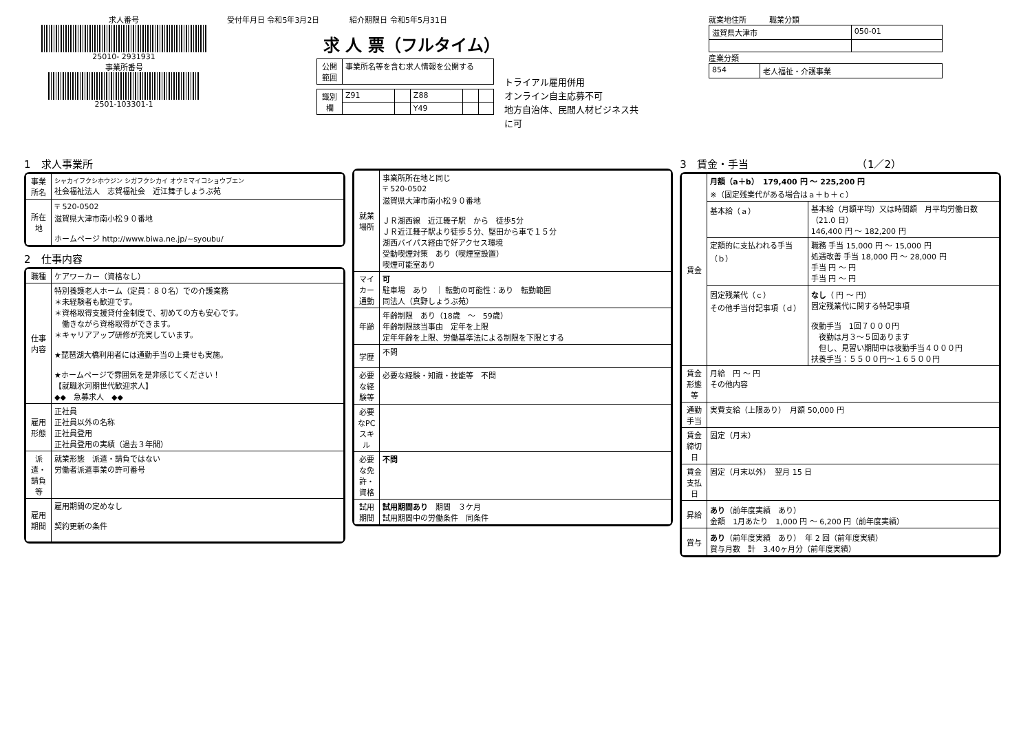求人番号
25010- 2931931
事業所番号
2501-103301-1
受付年月日 令和5年3月2日　　　　紹介期限日 令和5年5月31日
求 人 票（フルタイム）
| 公開範囲 | 事業所名等を含む求人情報を公開する |
| 識別欄 | Z91 | | Z88 | | |
| | | | Y49 | | |
トライアル雇用併用
オンライン自主応募不可
地方自治体、民間人材ビジネス共に可
就業地住所　　　職業分類
| 滋賀県大津市 | 050-01 |
産業分類
| 854 | 老人福祉・介護事業 |
1　求人事業所
| 事業所名 | シャカイフクシホウジン シガフクシカイ オウミマイコショウブエン 社会福祉法人 志賀福祉会 近江舞子しょうぶ苑 |
| 所在地 | 〒 520-0502 滋賀県大津市南小松９０番地 ホームページ http://www.biwa.ne.jp/~syoubu/ |
2　仕事内容
| 職種 | ケアワーカー（資格なし） |
| 仕事内容 | 特別養護老人ホーム（定員：８０名）での介護業務 ＊未経験者も歓迎です。 ＊資格取得支援貸付金制度で、初めての方も安心です。 働きながら資格取得ができます。 ＊キャリアアップ研修が充実しています。 ★琵琶湖大橋利用者には通勤手当の上乗せも実施。 ★ホームページで雰囲気を是非感じてください！ 【就職氷河期世代歓迎求人】 ◆◆ 急募求人 ◆◆ |
| 雇用形態 | 正社員 正社員以外の名称 正社員登用 正社員登用の実績（過去３年間） |
| 派遣・請負等 | 就業形態 派遣・請負ではない 労働者派遣事業の許可番号 |
| 雇用期間 | 雇用期間の定めなし 契約更新の条件 |
| 就業場所 | 事業所所在地と同じ 〒 520-0502 滋賀県大津市南小松９０番地 ＪＲ湖西線 近江舞子駅 から 徒歩5分 ＪＲ近江舞子駅より徒歩５分、堅田から車で１５分 湖西バイパス経由で好アクセス環境 受動喫煙対策 あり（喫煙室設置） 喫煙可能室あり |
| マイカー通勤 | 可 駐車場 あり ｜ 転勤の可能性：あり 転勤範囲 同法人（真野しょうぶ苑） |
| 年齢 | 年齢制限 あり（18歳 ～ 59歳） 年齢制限該当事由 定年を上限 定年年齢を上限、労働基準法による制限を下限とする |
| 学歴 | 不問 |
| 必要な経験等 | 必要な経験・知識・技能等 不問 |
| 必要なPCスキル | |
| 必要な免許・資格 | 不問 |
| 試用期間 | 試用期間あり 期間 ３ケ月 試用期間中の労働条件 同条件 |
3　賃金・手当　　　　　　　　　　　（1／2）
| 賃金 | 月額（a＋b） 179,400 円 ～ 225,200 円 ※（固定残業代がある場合はａ＋ｂ＋ｃ） | |
| | 基本給（ａ） | 基本給（月額平均）又は時間額 月平均労働日数（21.0 日） 146,400 円 ～ 182,200 円 |
| | 定額的に支払われる手当（ｂ） | 職務 手当 15,000 円 ～ 15,000 円 処遇改善 手当 18,000 円 ～ 28,000 円 手当 円 ～ 円 手当 円 ～ 円 |
| | 固定残業代（ｃ） その他手当付記事項（ｄ） | なし （ 円 ～ 円） 固定残業代に関する特記事項 夜勤手当 1回７０００円 夜勤は月３～５回あります 但し、見習い期間中は夜勤手当４０００円 扶養手当：５５００円～１６５００円 |
| 賃金形態等 | 月給 円 ～ 円 その他内容 | |
| 通勤手当 | 実費支給（上限あり） 月額 50,000 円 | |
| 賃金締切日 | 固定（月末） | |
| 賃金支払日 | 固定（月末以外） 翌月 15 日 | |
| 昇給 | あり （前年度実績 あり） 金額 1月あたり 1,000 円 ～ 6,200 円（前年度実績） | |
| 賞与 | あり （前年度実績 あり） 年 2 回（前年度実績） 賞与月数 計 3.40ヶ月分（前年度実績） | |